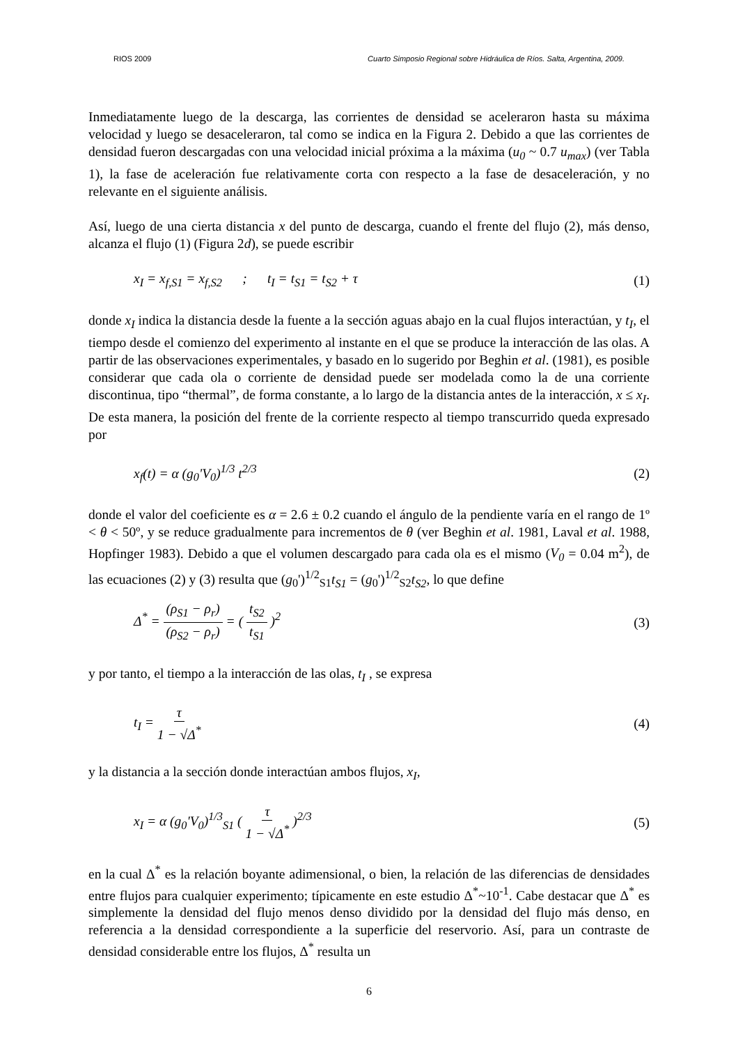RIOS 2009 Cuarto Simposio Regional sobre Hidráulica de Ríos. Salta, Argentina, 2009.
Inmediatamente luego de la descarga, las corrientes de densidad se aceleraron hasta su máxima velocidad y luego se desaceleraron, tal como se indica en la Figura 2. Debido a que las corrientes de densidad fueron descargadas con una velocidad inicial próxima a la máxima (u<sub>0</sub> ~ 0.7 u<sub>max</sub>) (ver Tabla 1), la fase de aceleración fue relativamente corta con respecto a la fase de desaceleración, y no relevante en el siguiente análisis.
Así, luego de una cierta distancia x del punto de descarga, cuando el frente del flujo (2), más denso, alcanza el flujo (1) (Figura 2d), se puede escribir
x<sub>I</sub> = x<sub>f,S1</sub> = x<sub>f,S2</sub> ; t<sub>I</sub> = t<sub>S1</sub> = t<sub>S2</sub> + τ (1)
donde x<sub>I</sub> indica la distancia desde la fuente a la sección aguas abajo en la cual flujos interactúan, y t<sub>I</sub>, el tiempo desde el comienzo del experimento al instante en el que se produce la interacción de las olas. A partir de las observaciones experimentales, y basado en lo sugerido por Beghin et al. (1981), es posible considerar que cada ola o corriente de densidad puede ser modelada como la de una corriente discontinua, tipo “thermal”, de forma constante, a lo largo de la distancia antes de la interacción, x ≤ x<sub>I</sub>. De esta manera, la posición del frente de la corriente respecto al tiempo transcurrido queda expresado por
x<sub>f</sub>(t) = α (g<sub>0</sub>'V<sub>0</sub>)<sup>1/3</sup> t<sup>2/3</sup> (2)
donde el valor del coeficiente es α = 2.6 ± 0.2 cuando el ángulo de la pendiente varía en el rango de 1º < θ < 50º, y se reduce gradualmente para incrementos de θ (ver Beghin et al. 1981, Laval et al. 1988, Hopfinger 1983). Debido a que el volumen descargado para cada ola es el mismo (V<sub>0</sub> = 0.04 m<sup>2</sup>), de las ecuaciones (2) y (3) resulta que (g<sub>0</sub>')<sup>1/2</sup><sub>S1</sub>t<sub>S1</sub> = (g<sub>0</sub>')<sup>1/2</sup><sub>S2</sub>t<sub>S2</sub>, lo que define
Δ<sup>*</sup> = (ρ<sub>S1</sub> − ρ<sub>r</sub>) (ρ<sub>S2</sub> − ρ<sub>r</sub>) = ( t<sub>S2</sub> t<sub>S1</sub> )<sup>2</sup> (3)
y por tanto, el tiempo a la interacción de las olas, t<sub>I</sub> , se expresa
t<sub>I</sub> = τ 1 − √Δ<sup>*</sup> (4)
y la distancia a la sección donde interactúan ambos flujos, x<sub>I</sub>,
x<sub>I</sub> = α (g<sub>0</sub>'V<sub>0</sub>)<sup>1/3</sup><sub>S1</sub> ( τ 1 − √Δ<sup>*</sup> )<sup>2/3</sup> (5)
en la cual Δ<sup>*</sup> es la relación boyante adimensional, o bien, la relación de las diferencias de densidades entre flujos para cualquier experimento; típicamente en este estudio Δ<sup>*</sup>~10<sup>-1</sup>. Cabe destacar que Δ<sup>*</sup> es simplemente la densidad del flujo menos denso dividido por la densidad del flujo más denso, en referencia a la densidad correspondiente a la superficie del reservorio. Así, para un contraste de densidad considerable entre los flujos, Δ<sup>*</sup> resulta un
6